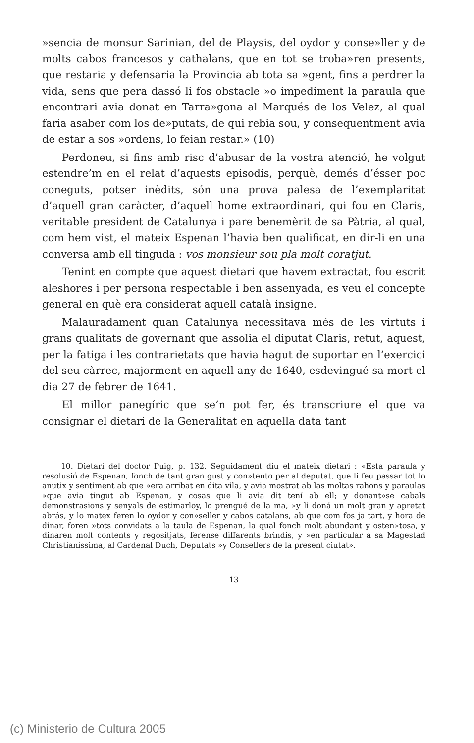»sencia de monsur Sarinian, del de Playsis, del oydor y conse»ller y de molts cabos francesos y cathalans, que en tot se troba»ren presents, que restaria y defensaria la Provincia ab tota sa »gent, fins a perdrer la vida, sens que pera dassó li fos obstacle »o impediment la paraula que encontrari avia donat en Tarra»gona al Marqués de los Velez, al qual faria asaber com los de»putats, de qui rebia sou, y consequentment avia de estar a sos »ordens, lo feian restar.» (10)
Perdoneu, si fins amb risc d’abusar de la vostra atenció, he volgut estendre’m en el relat d’aquests episodis, perquè, demés d’ésser poc coneguts, potser inèdits, són una prova palesa de l’exemplaritat d’aquell gran caràcter, d’aquell home extraordinari, qui fou en Claris, veritable president de Catalunya i pare benemèrit de sa Pàtria, al qual, com hem vist, el mateix Espenan l’havia ben qualificat, en dir-li en una conversa amb ell tinguda : vos monsieur sou pla molt coratjut.
Tenint en compte que aquest dietari que havem extractat, fou escrit aleshores i per persona respectable i ben assenyada, es veu el concepte general en què era considerat aquell català insigne.
Malauradament quan Catalunya necessitava més de les virtuts i grans qualitats de governant que assolia el diputat Claris, retut, aquest, per la fatiga i les contrarietats que havia hagut de suportar en l’exercici del seu càrrec, majorment en aquell any de 1640, esdevingué sa mort el dia 27 de febrer de 1641.
El millor panegíric que se’n pot fer, és transcriure el que va consignar el dietari de la Generalitat en aquella data tant
10. Dietari del doctor Puig, p. 132. Seguidament diu el mateix dietari : «Esta paraula y resolusió de Espenan, fonch de tant gran gust y con»tento per al deputat, que li feu passar tot lo anutix y sentiment ab que »era arribat en dita vila, y avia mostrat ab las moltas rahons y paraulas »que avia tingut ab Espenan, y cosas que li avia dit tení ab ell; y donant»se cabals demonstrasions y senyals de estimarloy, lo prengué de la ma, »y li doná un molt gran y apretat abrás, y lo matex feren lo oydor y con»seller y cabos catalans, ab que com fos ja tart, y hora de dinar, foren »tots convidats a la taula de Espenan, la qual fonch molt abundant y osten»tosa, y dinaren molt contents y regositjats, ferense diffarents brindis, y »en particular a sa Magestad Christianissima, al Cardenal Duch, Deputats »y Consellers de la present ciutat».
13
(c) Ministerio de Cultura 2005